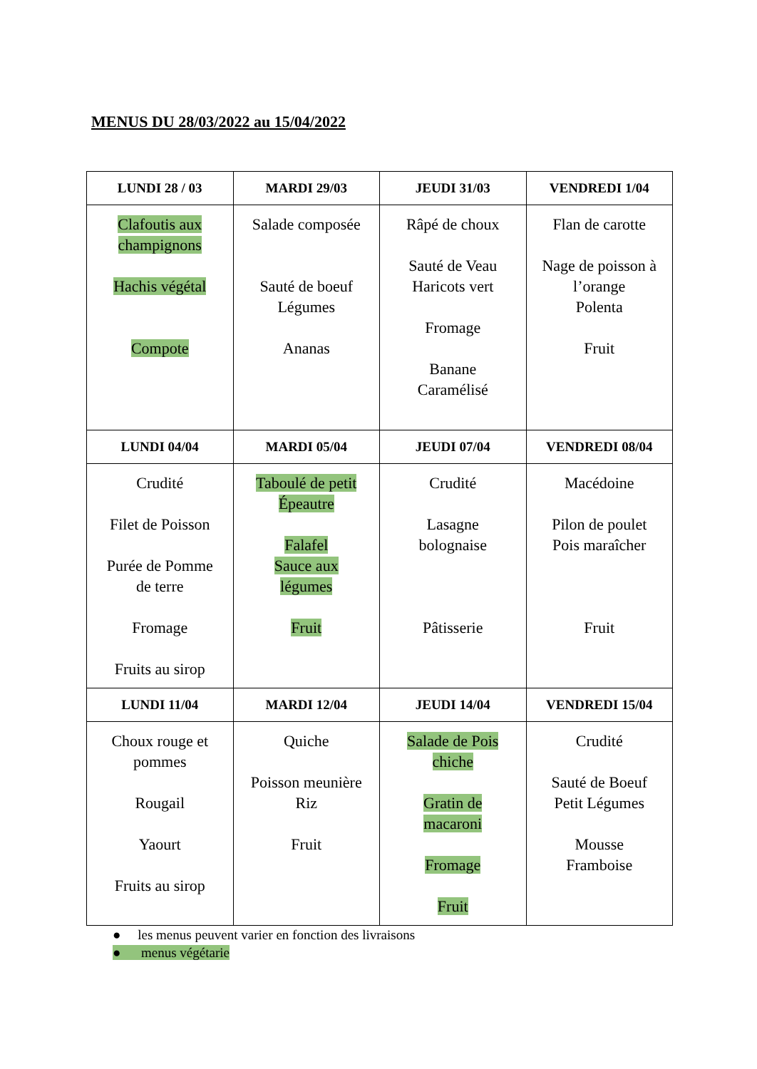MENUS DU 28/03/2022 au 15/04/2022
| LUNDI 28 / 03 | MARDI 29/03 | JEUDI 31/03 | VENDREDI 1/04 |
| --- | --- | --- | --- |
| Clafoutis aux champignons Hachis végétal Compote | Salade composée Sauté de boeuf Légumes Ananas | Râpé de choux Sauté de Veau Haricots vert Fromage Banane Caramélisé | Flan de carotte Nage de poisson à l’orange Polenta Fruit |
| LUNDI 04/04 | MARDI 05/04 | JEUDI 07/04 | VENDREDI 08/04 |
| Crudité Filet de Poisson Purée de Pomme de terre Fromage Fruits au sirop | Taboulé de petit Épeautre Falafel Sauce aux légumes Fruit | Crudité Lasagne bolognaise Pâtisserie | Macédoine Pilon de poulet Pois maraîcher Fruit |
| LUNDI 11/04 | MARDI 12/04 | JEUDI 14/04 | VENDREDI 15/04 |
| Choux rouge et pommes Rougail Yaourt Fruits au sirop | Quiche Poisson meunière Riz Fruit | Salade de Pois chiche Gratin de macaroni Fromage Fruit | Crudité Sauté de Boeuf Petit Légumes Mousse Framboise |
● les menus peuvent varier en fonction des livraisons
● menus végétarie